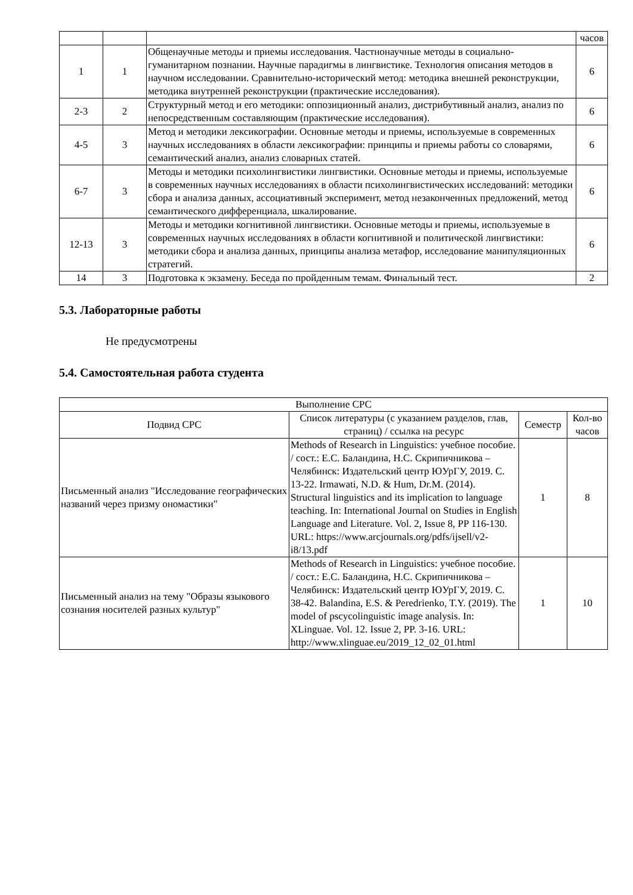| | | | часов |
| 1 | 1 | Общенаучные методы и приемы исследования. Частнонаучные методы в социально-гуманитарном познании. Научные парадигмы в лингвистике. Технология описания методов в научном исследовании. Сравнительно-исторический метод: методика внешней реконструкции, методика внутренней реконструкции (практические исследования). | 6 |
| 2-3 | 2 | Структурный метод и его методики: оппозиционный анализ, дистрибутивный анализ, анализ по непосредственным составляющим (практические исследования). | 6 |
| 4-5 | 3 | Метод и методики лексикографии. Основные методы и приемы, используемые в современных научных исследованиях в области лексикографии: принципы и приемы работы со словарями, семантический анализ, анализ словарных статей. | 6 |
| 6-7 | 3 | Методы и методики психолингвистики лингвистики. Основные методы и приемы, используемые в современных научных исследованиях в области психолингвистических исследований: методики сбора и анализа данных, ассоциативный эксперимент, метод незаконченных предложений, метод семантического дифференциала, шкалирование. | 6 |
| 12-13 | 3 | Методы и методики когнитивной лингвистики. Основные методы и приемы, используемые в современных научных исследованиях в области когнитивной и политической лингвистики: методики сбора и анализа данных, принципы анализа метафор, исследование манипуляционных стратегий. | 6 |
| 14 | 3 | Подготовка к экзамену. Беседа по пройденным темам. Финальный тест. | 2 |
5.3. Лабораторные работы
Не предусмотрены
5.4. Самостоятельная работа студента
| Выполнение СРС | | | |
| Подвид СРС | Список литературы (с указанием разделов, глав, страниц) / ссылка на ресурс | Семестр | Кол-во часов |
| Письменный анализ "Исследование географических названий через призму ономастики" | Methods of Research in Linguistics: учебное пособие. / сост.: Е.С. Баландина, Н.С. Скрипичникова – Челябинск: Издательский центр ЮУрГУ, 2019. С. 13-22. Irmawati, N.D. & Hum, Dr.M. (2014). Structural linguistics and its implication to language teaching. In: International Journal on Studies in English Language and Literature. Vol. 2, Issue 8, PP 116-130. URL: https://www.arcjournals.org/pdfs/ijsell/v2-i8/13.pdf | 1 | 8 |
| Письменный анализ на тему "Образы языкового сознания носителей разных культур" | Methods of Research in Linguistics: учебное пособие. / сост.: Е.С. Баландина, Н.С. Скрипичникова – Челябинск: Издательский центр ЮУрГУ, 2019. С. 38-42. Balandina, E.S. & Peredrienko, T.Y. (2019). The model of pscycolinguistic image analysis. In: XLinguae. Vol. 12. Issue 2, PP. 3-16. URL: http://www.xlinguae.eu/2019_12_02_01.html | 1 | 10 |